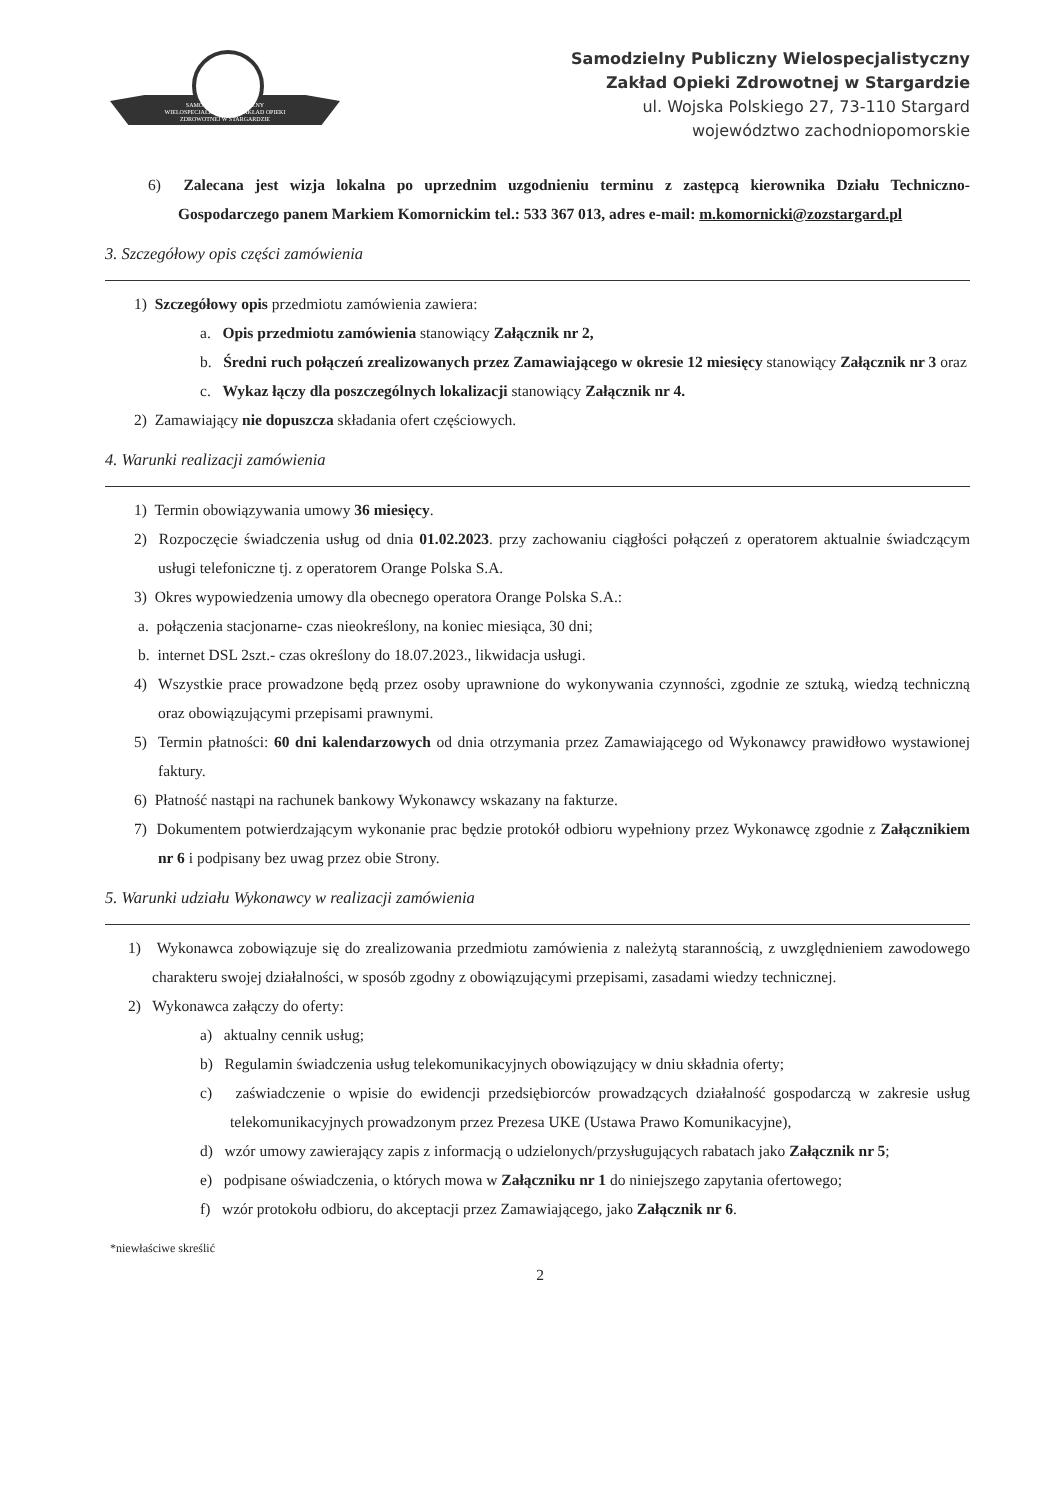SAMODZIELNY PUBLICZNY WIELOSPECJALISTYCZNY ZAKŁAD OPIEKI ZDROWOTNEJ W STARGARDZIE
Samodzielny Publiczny Wielospecjalistyczny
Zakład Opieki Zdrowotnej w Stargardzie
ul. Wojska Polskiego 27, 73-110 Stargard
województwo zachodniopomorskie
6) Zalecana jest wizja lokalna po uprzednim uzgodnieniu terminu z zastępcą kierownika Działu Techniczno- Gospodarczego panem Markiem Komornickim tel.: 533 367 013, adres e-mail: m.komornicki@zozstargard.pl
3. Szczegółowy opis części zamówienia
1) Szczegółowy opis przedmiotu zamówienia zawiera:
a. Opis przedmiotu zamówienia stanowiący Załącznik nr 2,
b. Średni ruch połączeń zrealizowanych przez Zamawiającego w okresie 12 miesięcy stanowiący Załącznik nr 3 oraz
c. Wykaz łączy dla poszczególnych lokalizacji stanowiący Załącznik nr 4.
2) Zamawiający nie dopuszcza składania ofert częściowych.
4. Warunki realizacji zamówienia
1) Termin obowiązywania umowy 36 miesięcy.
2) Rozpoczęcie świadczenia usług od dnia 01.02.2023. przy zachowaniu ciągłości połączeń z operatorem aktualnie świadczącym usługi telefoniczne tj. z operatorem Orange Polska S.A.
3) Okres wypowiedzenia umowy dla obecnego operatora Orange Polska S.A.:
a. połączenia stacjonarne- czas nieokreślony, na koniec miesiąca, 30 dni;
b. internet DSL 2szt.- czas określony do 18.07.2023., likwidacja usługi.
4) Wszystkie prace prowadzone będą przez osoby uprawnione do wykonywania czynności, zgodnie ze sztuką, wiedzą techniczną oraz obowiązującymi przepisami prawnymi.
5) Termin płatności: 60 dni kalendarzowych od dnia otrzymania przez Zamawiającego od Wykonawcy prawidłowo wystawionej faktury.
6) Płatność nastąpi na rachunek bankowy Wykonawcy wskazany na fakturze.
7) Dokumentem potwierdzającym wykonanie prac będzie protokół odbioru wypełniony przez Wykonawcę zgodnie z Załącznikiem nr 6 i podpisany bez uwag przez obie Strony.
5. Warunki udziału Wykonawcy w realizacji zamówienia
1) Wykonawca zobowiązuje się do zrealizowania przedmiotu zamówienia z należytą starannością, z uwzględnieniem zawodowego charakteru swojej działalności, w sposób zgodny z obowiązującymi przepisami, zasadami wiedzy technicznej.
2) Wykonawca załączy do oferty:
a) aktualny cennik usług;
b) Regulamin świadczenia usług telekomunikacyjnych obowiązujący w dniu składnia oferty;
c) zaświadczenie o wpisie do ewidencji przedsiębiorców prowadzących działalność gospodarczą w zakresie usług telekomunikacyjnych prowadzonym przez Prezesa UKE (Ustawa Prawo Komunikacyjne),
d) wzór umowy zawierający zapis z informacją o udzielonych/przysługujących rabatach jako Załącznik nr 5;
e) podpisane oświadczenia, o których mowa w Załączniku nr 1 do niniejszego zapytania ofertowego;
f) wzór protokołu odbioru, do akceptacji przez Zamawiającego, jako Załącznik nr 6.
*niewłaściwe skreślić
2